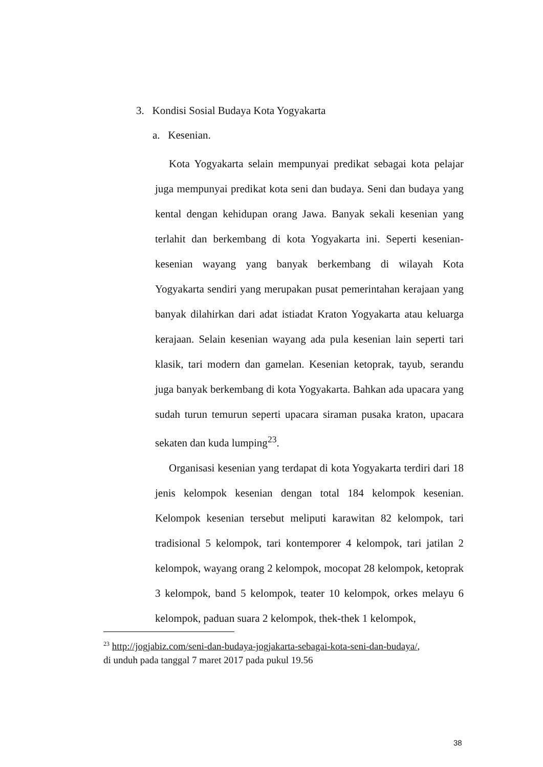3. Kondisi Sosial Budaya Kota Yogyakarta
a. Kesenian.
Kota Yogyakarta selain mempunyai predikat sebagai kota pelajar juga mempunyai predikat kota seni dan budaya. Seni dan budaya yang kental dengan kehidupan orang Jawa. Banyak sekali kesenian yang terlahit dan berkembang di kota Yogyakarta ini. Seperti kesenian-kesenian wayang yang banyak berkembang di wilayah Kota Yogyakarta sendiri yang merupakan pusat pemerintahan kerajaan yang banyak dilahirkan dari adat istiadat Kraton Yogyakarta atau keluarga kerajaan. Selain kesenian wayang ada pula kesenian lain seperti tari klasik, tari modern dan gamelan. Kesenian ketoprak, tayub, serandu juga banyak berkembang di kota Yogyakarta. Bahkan ada upacara yang sudah turun temurun seperti upacara siraman pusaka kraton, upacara sekaten dan kuda lumping<sup>23</sup>.
Organisasi kesenian yang terdapat di kota Yogyakarta terdiri dari 18 jenis kelompok kesenian dengan total 184 kelompok kesenian. Kelompok kesenian tersebut meliputi karawitan 82 kelompok, tari tradisional 5 kelompok, tari kontemporer 4 kelompok, tari jatilan 2 kelompok, wayang orang 2 kelompok, mocopat 28 kelompok, ketoprak 3 kelompok, band 5 kelompok, teater 10 kelompok, orkes melayu 6 kelompok, paduan suara 2 kelompok, thek-thek 1 kelompok,
<sup>23</sup> http://jogjabiz.com/seni-dan-budaya-jogjakarta-sebagai-kota-seni-dan-budaya/,
di unduh pada tanggal 7 maret 2017 pada pukul 19.56
38